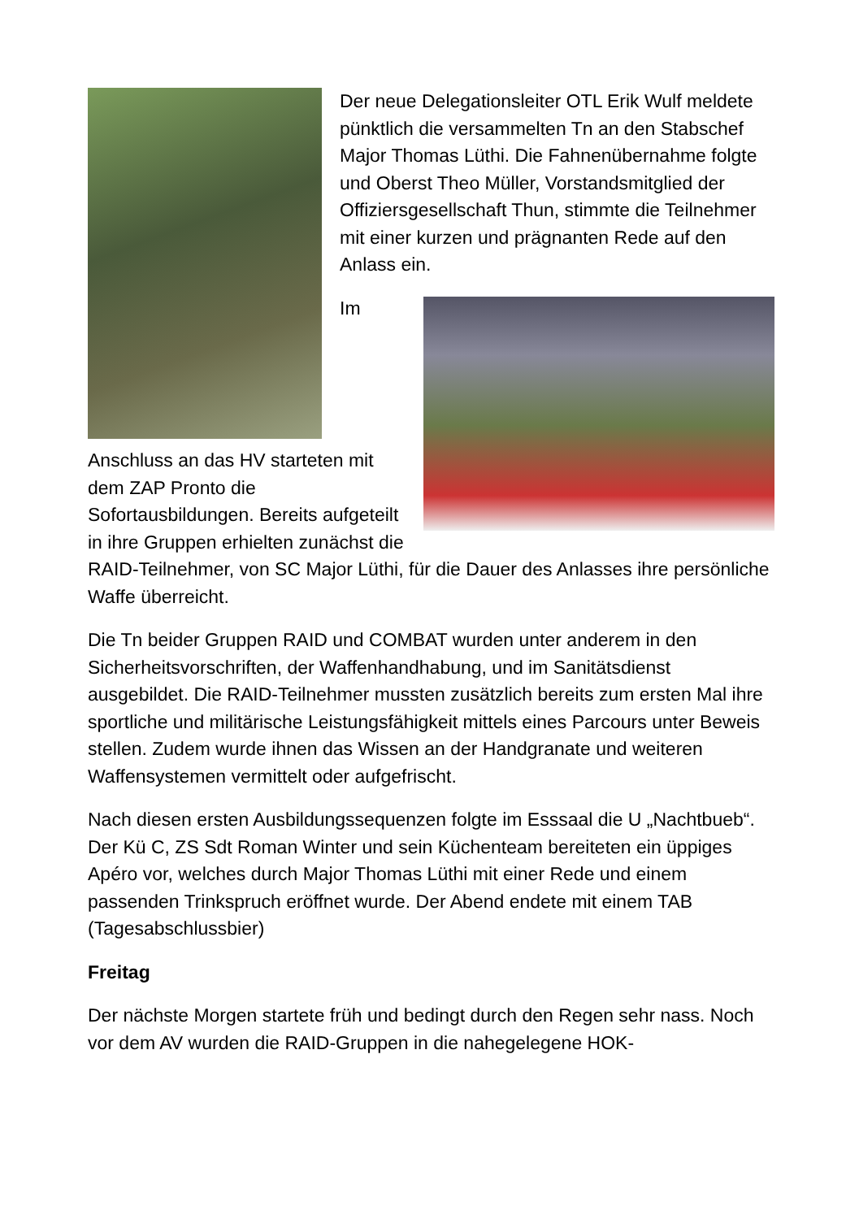Der neue Delegationsleiter OTL Erik Wulf meldete pünktlich die versammelten Tn an den Stabschef Major Thomas Lüthi. Die Fahnenübernahme folgte und Oberst Theo Müller, Vorstandsmitglied der Offiziersgesellschaft Thun, stimmte die Teilnehmer mit einer kurzen und prägnanten Rede auf den Anlass ein.
Im Anschluss an das HV starteten mit dem ZAP Pronto die Sofortausbildungen. Bereits aufgeteilt in ihre Gruppen erhielten zunächst die RAID-Teilnehmer, von SC Major Lüthi, für die Dauer des Anlasses ihre persönliche Waffe überreicht.
Die Tn beider Gruppen RAID und COMBAT wurden unter anderem in den Sicherheitsvorschriften, der Waffenhandhabung, und im Sanitätsdienst ausgebildet. Die RAID-Teilnehmer mussten zusätzlich bereits zum ersten Mal ihre sportliche und militärische Leistungsfähigkeit mittels eines Parcours unter Beweis stellen. Zudem wurde ihnen das Wissen an der Handgranate und weiteren Waffensystemen vermittelt oder aufgefrischt.
Nach diesen ersten Ausbildungssequenzen folgte im Esssaal die U „Nachtbueb“. Der Kü C, ZS Sdt Roman Winter und sein Küchenteam bereiteten ein üppiges Apéro vor, welches durch Major Thomas Lüthi mit einer Rede und einem passenden Trinkspruch eröffnet wurde. Der Abend endete mit einem TAB (Tagesabschlussbier)
Freitag
Der nächste Morgen startete früh und bedingt durch den Regen sehr nass. Noch vor dem AV wurden die RAID-Gruppen in die nahegelegene HOK-